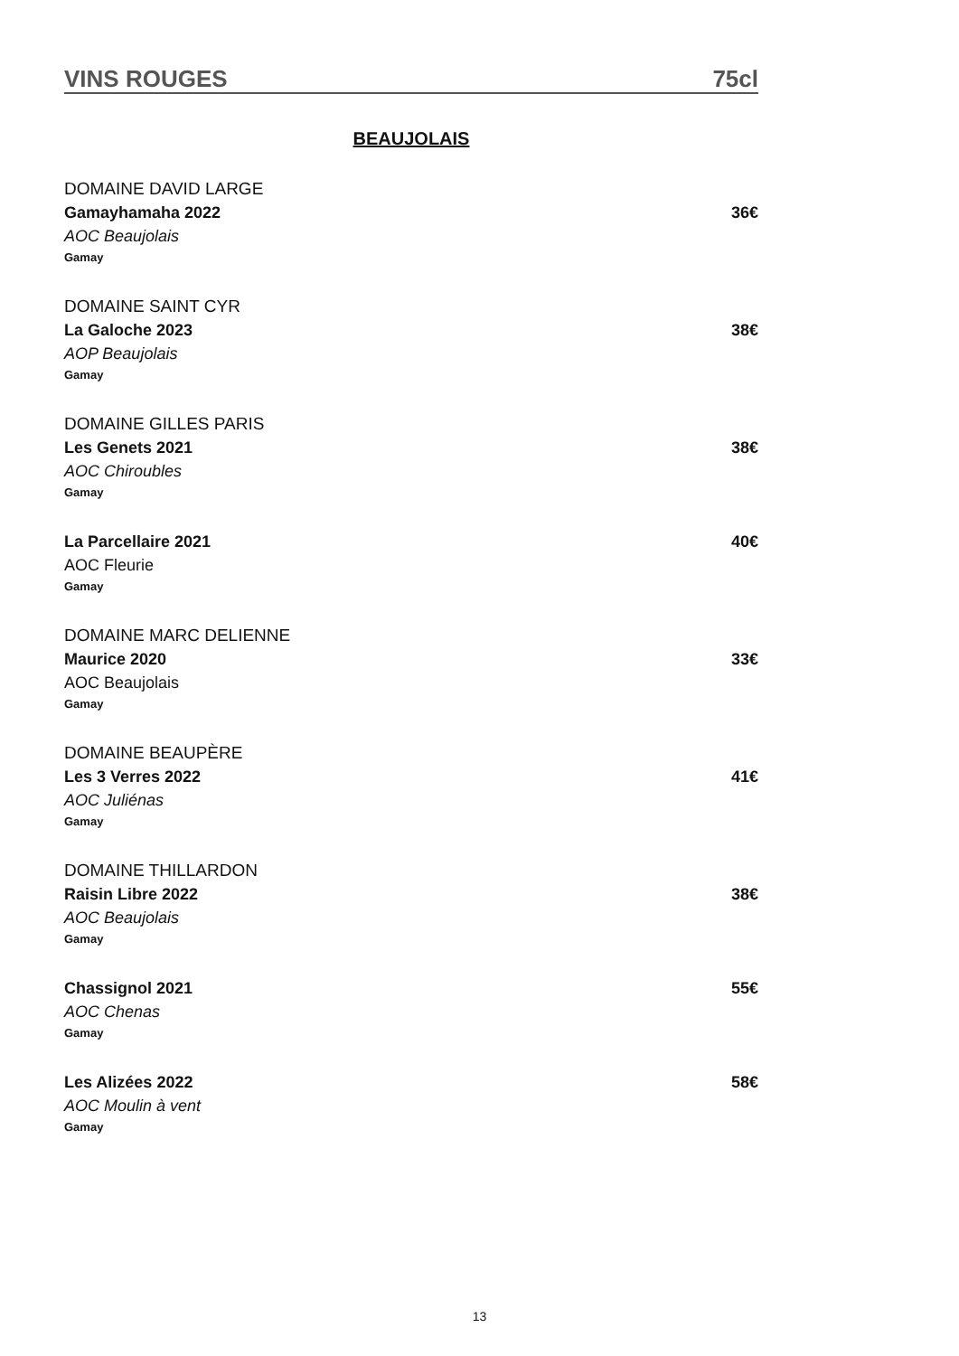VINS ROUGES 75cl
BEAUJOLAIS
DOMAINE DAVID LARGE
Gamayhamaha 2022 36€
AOC Beaujolais
Gamay
DOMAINE SAINT CYR
La Galoche 2023 38€
AOP Beaujolais
Gamay
DOMAINE GILLES PARIS
Les Genets 2021 38€
AOC Chiroubles
Gamay
La Parcellaire 2021 40€
AOC Fleurie
Gamay
DOMAINE MARC DELIENNE
Maurice 2020 33€
AOC Beaujolais
Gamay
DOMAINE BEAUPÈRE
Les 3 Verres 2022 41€
AOC Juliénas
Gamay
DOMAINE THILLARDON
Raisin Libre 2022 38€
AOC Beaujolais
Gamay
Chassignol 2021 55€
AOC Chenas
Gamay
Les Alizées 2022 58€
AOC Moulin à vent
Gamay
13